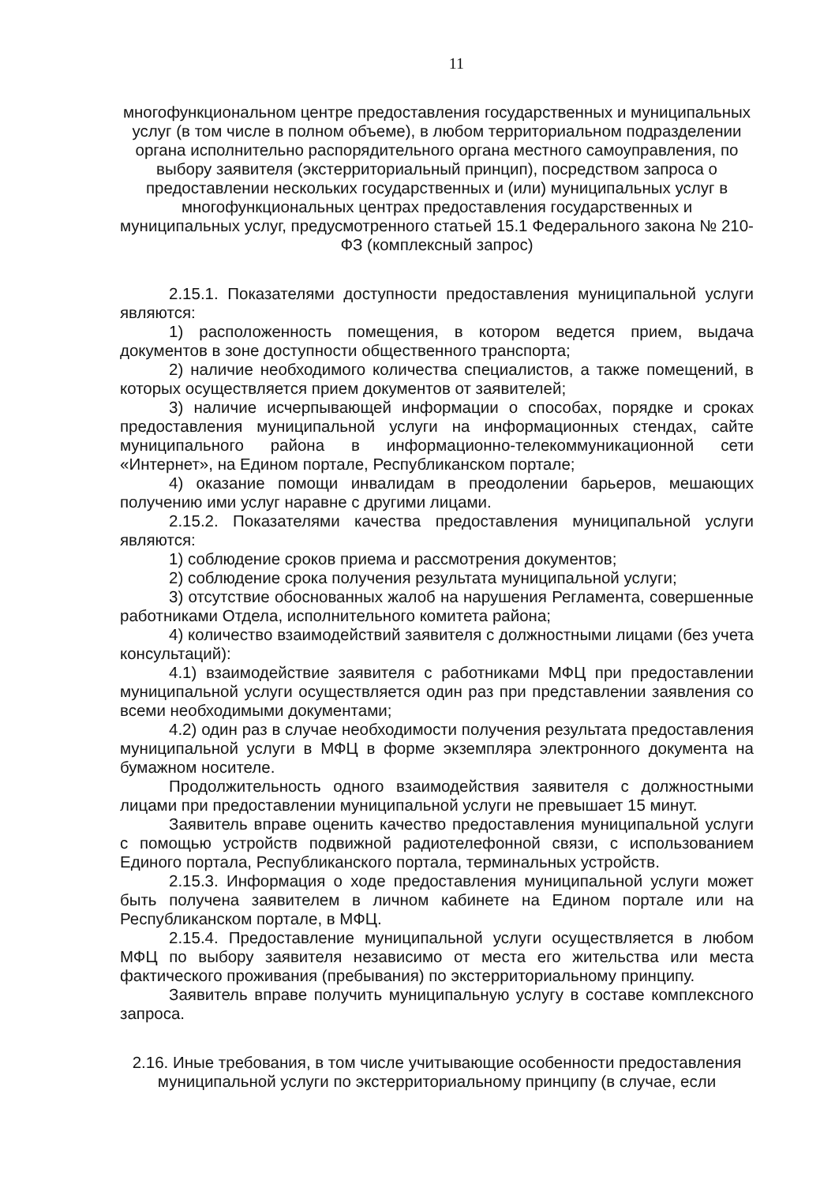11
многофункциональном центре предоставления государственных и муниципальных услуг (в том числе в полном объеме), в любом территориальном подразделении органа исполнительно распорядительного органа местного самоуправления, по выбору заявителя (экстерриториальный принцип), посредством запроса о предоставлении нескольких государственных и (или) муниципальных услуг в многофункциональных центрах предоставления государственных и муниципальных услуг, предусмотренного статьей 15.1 Федерального закона № 210-ФЗ (комплексный запрос)
2.15.1. Показателями доступности предоставления муниципальной услуги являются:
1) расположенность помещения, в котором ведется прием, выдача документов в зоне доступности общественного транспорта;
2) наличие необходимого количества специалистов, а также помещений, в которых осуществляется прием документов от заявителей;
3) наличие исчерпывающей информации о способах, порядке и сроках предоставления муниципальной услуги на информационных стендах, сайте муниципального района в информационно-телекоммуникационной сети «Интернет», на Едином портале, Республиканском портале;
4) оказание помощи инвалидам в преодолении барьеров, мешающих получению ими услуг наравне с другими лицами.
2.15.2. Показателями качества предоставления муниципальной услуги являются:
1) соблюдение сроков приема и рассмотрения документов;
2) соблюдение срока получения результата муниципальной услуги;
3) отсутствие обоснованных жалоб на нарушения Регламента, совершенные работниками Отдела, исполнительного комитета района;
4) количество взаимодействий заявителя с должностными лицами (без учета консультаций):
4.1) взаимодействие заявителя с работниками МФЦ при предоставлении муниципальной услуги осуществляется один раз при представлении заявления со всеми необходимыми документами;
4.2) один раз в случае необходимости получения результата предоставления муниципальной услуги в МФЦ в форме экземпляра электронного документа на бумажном носителе.
Продолжительность одного взаимодействия заявителя с должностными лицами при предоставлении муниципальной услуги не превышает 15 минут.
Заявитель вправе оценить качество предоставления муниципальной услуги с помощью устройств подвижной радиотелефонной связи, с использованием Единого портала, Республиканского портала, терминальных устройств.
2.15.3. Информация о ходе предоставления муниципальной услуги может быть получена заявителем в личном кабинете на Едином портале или на Республиканском портале, в МФЦ.
2.15.4. Предоставление муниципальной услуги осуществляется в любом МФЦ по выбору заявителя независимо от места его жительства или места фактического проживания (пребывания) по экстерриториальному принципу.
Заявитель вправе получить муниципальную услугу в составе комплексного запроса.
2.16. Иные требования, в том числе учитывающие особенности предоставления муниципальной услуги по экстерриториальному принципу (в случае, если